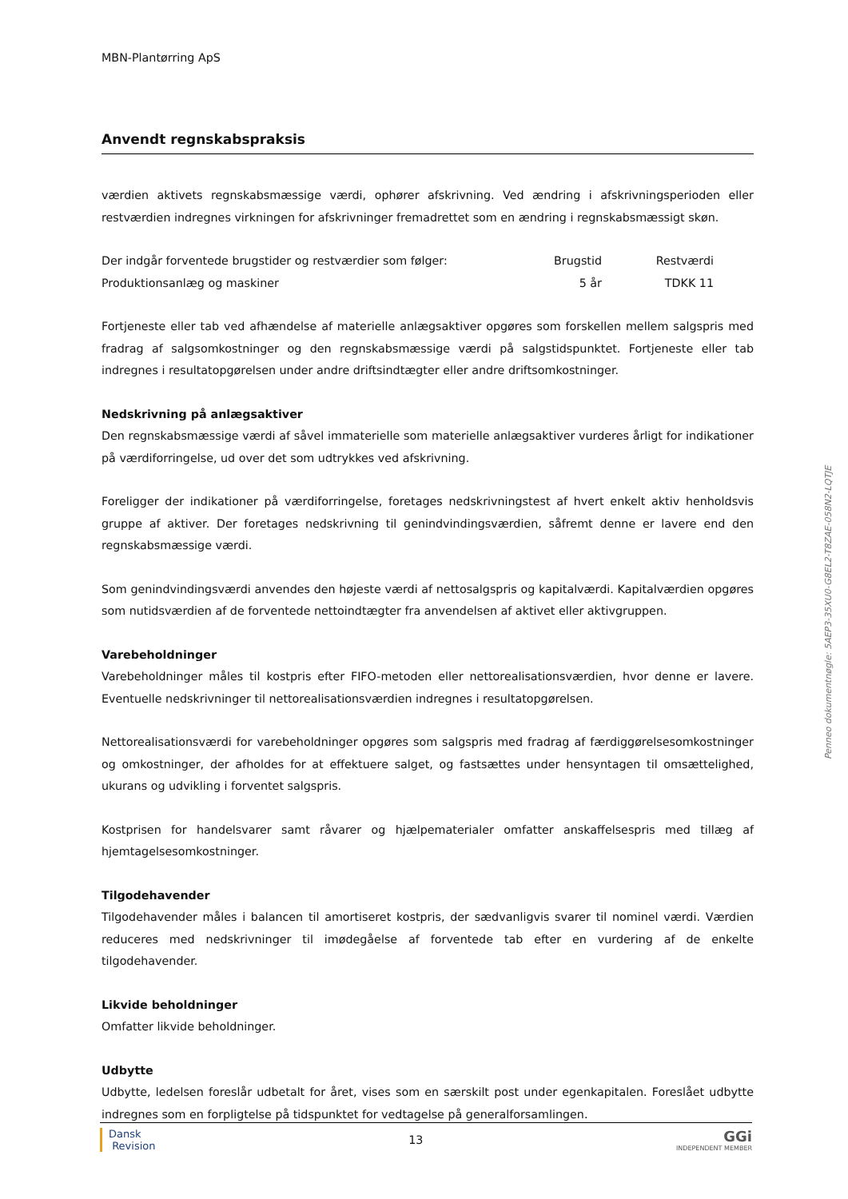MBN-Plantørring ApS
Anvendt regnskabspraksis
værdien aktivets regnskabsmæssige værdi, ophører afskrivning. Ved ændring i afskrivningsperioden eller restværdien indregnes virkningen for afskrivninger fremadrettet som en ændring i regnskabsmæssigt skøn.
| Der indgår forventede brugstider og restværdier som følger: | Brugstid | Restværdi |
| Produktionsanlæg og maskiner | 5 år | TDKK 11 |
Fortjeneste eller tab ved afhændelse af materielle anlægsaktiver opgøres som forskellen mellem salgspris med fradrag af salgsomkostninger og den regnskabsmæssige værdi på salgstidspunktet. Fortjeneste eller tab indregnes i resultatopgørelsen under andre driftsindtægter eller andre driftsomkostninger.
Nedskrivning på anlægsaktiver
Den regnskabsmæssige værdi af såvel immaterielle som materielle anlægsaktiver vurderes årligt for indikationer på værdiforringelse, ud over det som udtrykkes ved afskrivning.
Foreligger der indikationer på værdiforringelse, foretages nedskrivningstest af hvert enkelt aktiv henholdsvis gruppe af aktiver. Der foretages nedskrivning til genindvindingsværdien, såfremt denne er lavere end den regnskabsmæssige værdi.
Som genindvindingsværdi anvendes den højeste værdi af nettosalgspris og kapitalværdi. Kapitalværdien opgøres som nutidsværdien af de forventede nettoindtægter fra anvendelsen af aktivet eller aktivgruppen.
Varebeholdninger
Varebeholdninger måles til kostpris efter FIFO-metoden eller nettorealisationsværdien, hvor denne er lavere. Eventuelle nedskrivninger til nettorealisationsværdien indregnes i resultatopgørelsen.
Nettorealisationsværdi for varebeholdninger opgøres som salgspris med fradrag af færdiggørelsesomkostninger og omkostninger, der afholdes for at effektuere salget, og fastsættes under hensyntagen til omsættelighed, ukurans og udvikling i forventet salgspris.
Kostprisen for handelsvarer samt råvarer og hjælpematerialer omfatter anskaffelsespris med tillæg af hjemtagelsesomkostninger.
Tilgodehavender
Tilgodehavender måles i balancen til amortiseret kostpris, der sædvanligvis svarer til nominel værdi. Værdien reduceres med nedskrivninger til imødegåelse af forventede tab efter en vurdering af de enkelte tilgodehavender.
Likvide beholdninger
Omfatter likvide beholdninger.
Udbytte
Udbytte, ledelsen foreslår udbetalt for året, vises som en særskilt post under egenkapitalen. Foreslået udbytte indregnes som en forpligtelse på tidspunktet for vedtagelse på generalforsamlingen.
Dansk
Revision
13
GGi
INDEPENDENT MEMBER
Penneo dokumentnøgle: 5AEP3-35XU0-G8EL2-T8ZAE-058N2-LQTJE